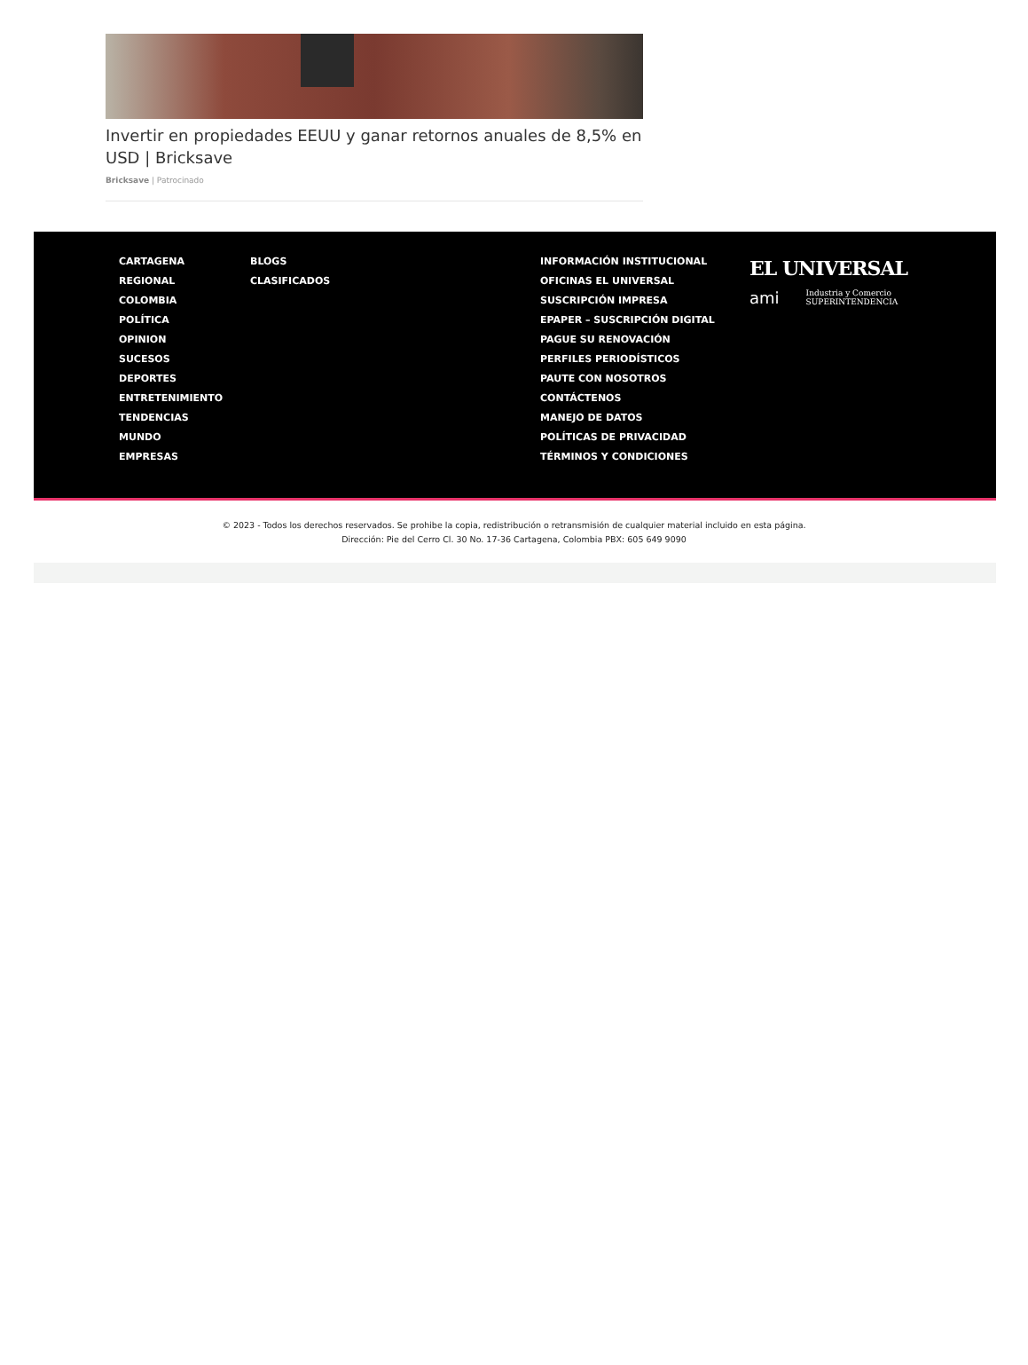Invertir en propiedades EEUU y ganar retornos anuales de 8,5% en USD | Bricksave
Bricksave | Patrocinado
CARTAGENA
REGIONAL
COLOMBIA
POLÍTICA
OPINION
SUCESOS
DEPORTES
ENTRETENIMIENTO
TENDENCIAS
MUNDO
EMPRESAS
BLOGS
CLASIFICADOS
INFORMACIÓN INSTITUCIONAL
OFICINAS EL UNIVERSAL
SUSCRIPCIÓN IMPRESA
EPAPER – SUSCRIPCIÓN DIGITAL
PAGUE SU RENOVACIÓN
PERFILES PERIODÍSTICOS
PAUTE CON NOSOTROS
CONTÁCTENOS
MANEJO DE DATOS
POLÍTICAS DE PRIVACIDAD
TÉRMINOS Y CONDICIONES
EL UNIVERSAL
ami Industria y Comercio
SUPERINTENDENCIA
© 2023 - Todos los derechos reservados. Se prohibe la copia, redistribución o retransmisión de cualquier material incluido en esta página.
Dirección: Pie del Cerro Cl. 30 No. 17-36 Cartagena, Colombia PBX: 605 649 9090